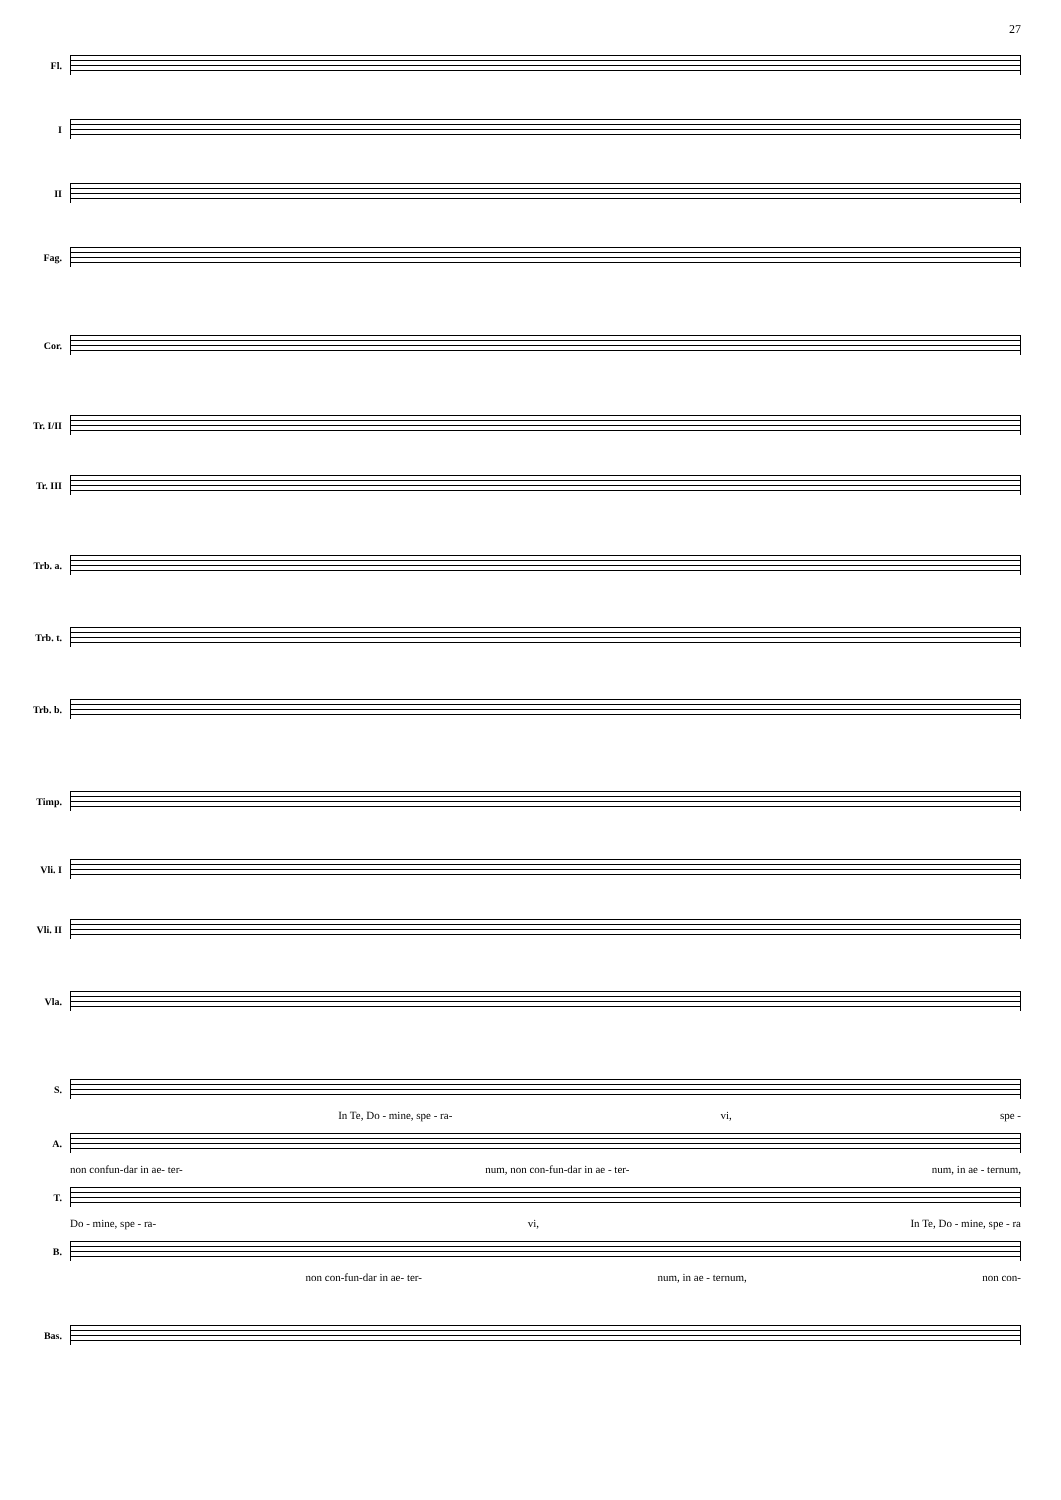27
Fl.
I
II
Fag.
Cor.
Tr. I/II
Tr. III
Trb. a.
Trb. t.
Trb. b.
Timp.
Vli. I
Vli. II
Vla.
S.
In Te, Do - mine, spe - ra- vi, spe -
A.
non confun-dar in ae- ter- num, non con-fun-dar in ae - ter- num, in ae - ternum,
T.
Do - mine, spe - ra- vi, In Te, Do - mine, spe - ra
B.
non con-fun-dar in ae- ter- num, in ae - ternum, non con-
Bas.